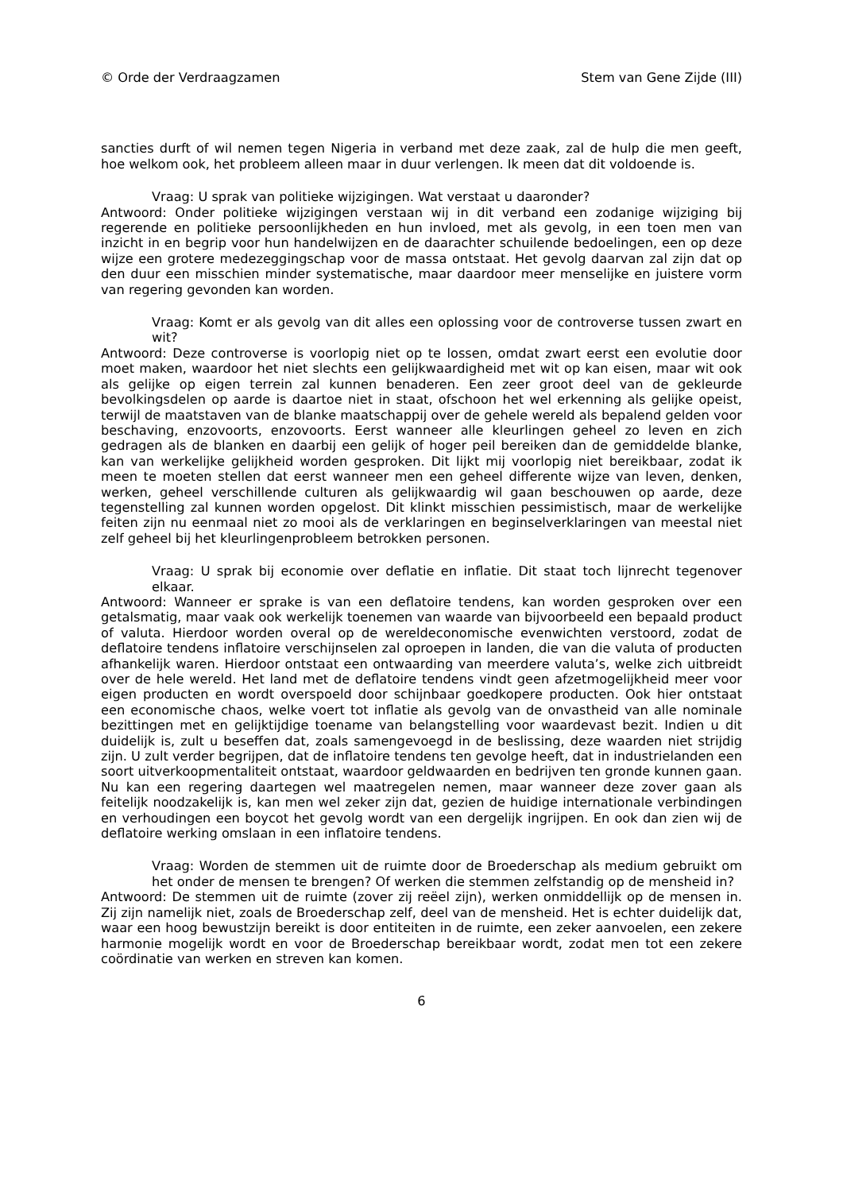© Orde der Verdraagzamen Stem van Gene Zijde (III)
sancties durft of wil nemen tegen Nigeria in verband met deze zaak, zal de hulp die men geeft, hoe welkom ook, het probleem alleen maar in duur verlengen. Ik meen dat dit voldoende is.
Vraag: U sprak van politieke wijzigingen. Wat verstaat u daaronder?
Antwoord: Onder politieke wijzigingen verstaan wij in dit verband een zodanige wijziging bij regerende en politieke persoonlijkheden en hun invloed, met als gevolg, in een toen men van inzicht in en begrip voor hun handelwijzen en de daarachter schuilende bedoelingen, een op deze wijze een grotere medezeggingschap voor de massa ontstaat. Het gevolg daarvan zal zijn dat op den duur een misschien minder systematische, maar daardoor meer menselijke en juistere vorm van regering gevonden kan worden.
Vraag: Komt er als gevolg van dit alles een oplossing voor de controverse tussen zwart en wit?
Antwoord: Deze controverse is voorlopig niet op te lossen, omdat zwart eerst een evolutie door moet maken, waardoor het niet slechts een gelijkwaardigheid met wit op kan eisen, maar wit ook als gelijke op eigen terrein zal kunnen benaderen. Een zeer groot deel van de gekleurde bevolkingsdelen op aarde is daartoe niet in staat, ofschoon het wel erkenning als gelijke opeist, terwijl de maatstaven van de blanke maatschappij over de gehele wereld als bepalend gelden voor beschaving, enzovoorts, enzovoorts. Eerst wanneer alle kleurlingen geheel zo leven en zich gedragen als de blanken en daarbij een gelijk of hoger peil bereiken dan de gemiddelde blanke, kan van werkelijke gelijkheid worden gesproken. Dit lijkt mij voorlopig niet bereikbaar, zodat ik meen te moeten stellen dat eerst wanneer men een geheel differente wijze van leven, denken, werken, geheel verschillende culturen als gelijkwaardig wil gaan beschouwen op aarde, deze tegenstelling zal kunnen worden opgelost. Dit klinkt misschien pessimistisch, maar de werkelijke feiten zijn nu eenmaal niet zo mooi als de verklaringen en beginselverklaringen van meestal niet zelf geheel bij het kleurlingenprobleem betrokken personen.
Vraag: U sprak bij economie over deflatie en inflatie. Dit staat toch lijnrecht tegenover elkaar.
Antwoord: Wanneer er sprake is van een deflatoire tendens, kan worden gesproken over een getalsmatig, maar vaak ook werkelijk toenemen van waarde van bijvoorbeeld een bepaald product of valuta. Hierdoor worden overal op de wereldeconomische evenwichten verstoord, zodat de deflatoire tendens inflatoire verschijnselen zal oproepen in landen, die van die valuta of producten afhankelijk waren. Hierdoor ontstaat een ontwaarding van meerdere valuta’s, welke zich uitbreidt over de hele wereld. Het land met de deflatoire tendens vindt geen afzetmogelijkheid meer voor eigen producten en wordt overspoeld door schijnbaar goedkopere producten. Ook hier ontstaat een economische chaos, welke voert tot inflatie als gevolg van de onvastheid van alle nominale bezittingen met en gelijktijdige toename van belangstelling voor waardevast bezit. Indien u dit duidelijk is, zult u beseffen dat, zoals samengevoegd in de beslissing, deze waarden niet strijdig zijn. U zult verder begrijpen, dat de inflatoire tendens ten gevolge heeft, dat in industrielanden een soort uitverkoopmentaliteit ontstaat, waardoor geldwaarden en bedrijven ten gronde kunnen gaan. Nu kan een regering daartegen wel maatregelen nemen, maar wanneer deze zover gaan als feitelijk noodzakelijk is, kan men wel zeker zijn dat, gezien de huidige internationale verbindingen en verhoudingen een boycot het gevolg wordt van een dergelijk ingrijpen. En ook dan zien wij de deflatoire werking omslaan in een inflatoire tendens.
Vraag: Worden de stemmen uit de ruimte door de Broederschap als medium gebruikt om het onder de mensen te brengen? Of werken die stemmen zelfstandig op de mensheid in?
Antwoord: De stemmen uit de ruimte (zover zij reëel zijn), werken onmiddellijk op de mensen in. Zij zijn namelijk niet, zoals de Broederschap zelf, deel van de mensheid. Het is echter duidelijk dat, waar een hoog bewustzijn bereikt is door entiteiten in de ruimte, een zeker aanvoelen, een zekere harmonie mogelijk wordt en voor de Broederschap bereikbaar wordt, zodat men tot een zekere coördinatie van werken en streven kan komen.
6